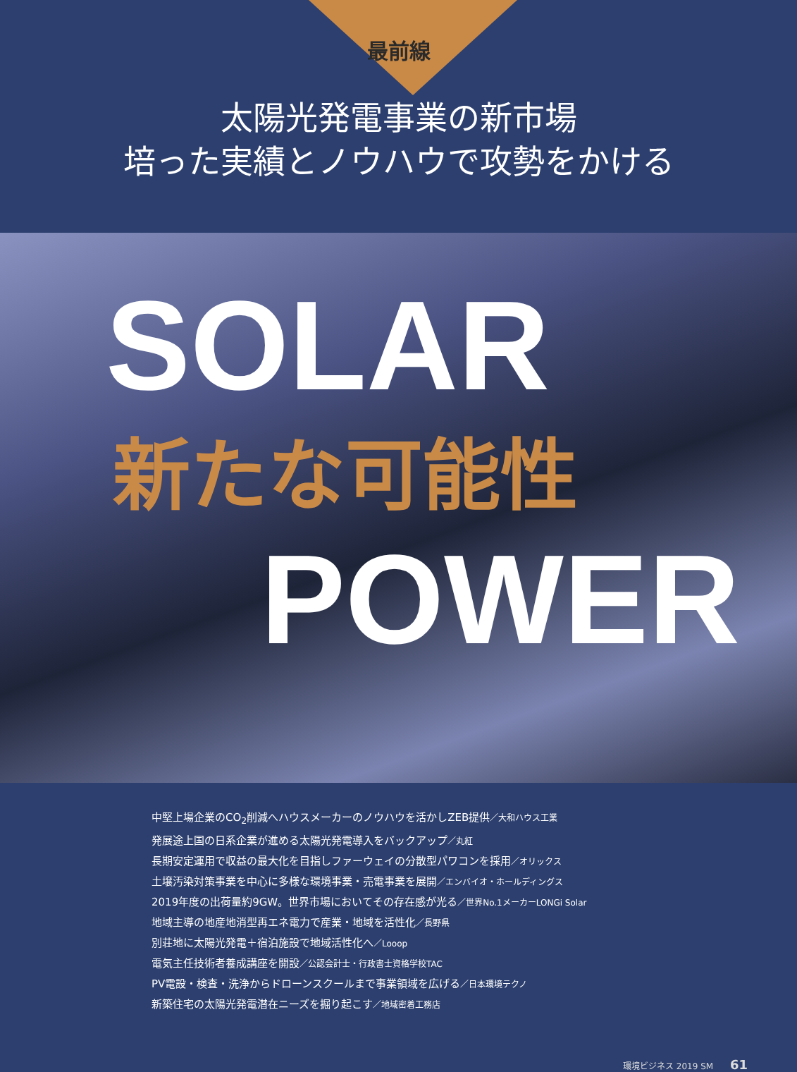最前線
太陽光発電事業の新市場
培った実績とノウハウで攻勢をかける
SOLAR
新たな可能性
POWER
中堅上場企業のCO<sub>2</sub>削減へハウスメーカーのノウハウを活かしZEB提供／大和ハウス工業
発展途上国の日系企業が進める太陽光発電導入をバックアップ／丸紅
長期安定運用で収益の最大化を目指しファーウェイの分散型パワコンを採用／オリックス
土壌汚染対策事業を中心に多様な環境事業・売電事業を展開／エンバイオ・ホールディングス
2019年度の出荷量約9GW。世界市場においてその存在感が光る／世界No.1メーカーLONGi Solar
地域主導の地産地消型再エネ電力で産業・地域を活性化／長野県
別荘地に太陽光発電＋宿泊施設で地域活性化へ／Looop
電気主任技術者養成講座を開設／公認会計士・行政書士資格学校TAC
PV電設・検査・洗浄からドローンスクールまで事業領域を広げる／日本環境テクノ
新築住宅の太陽光発電潜在ニーズを掘り起こす／地域密着工務店
環境ビジネス 2019 SM 61